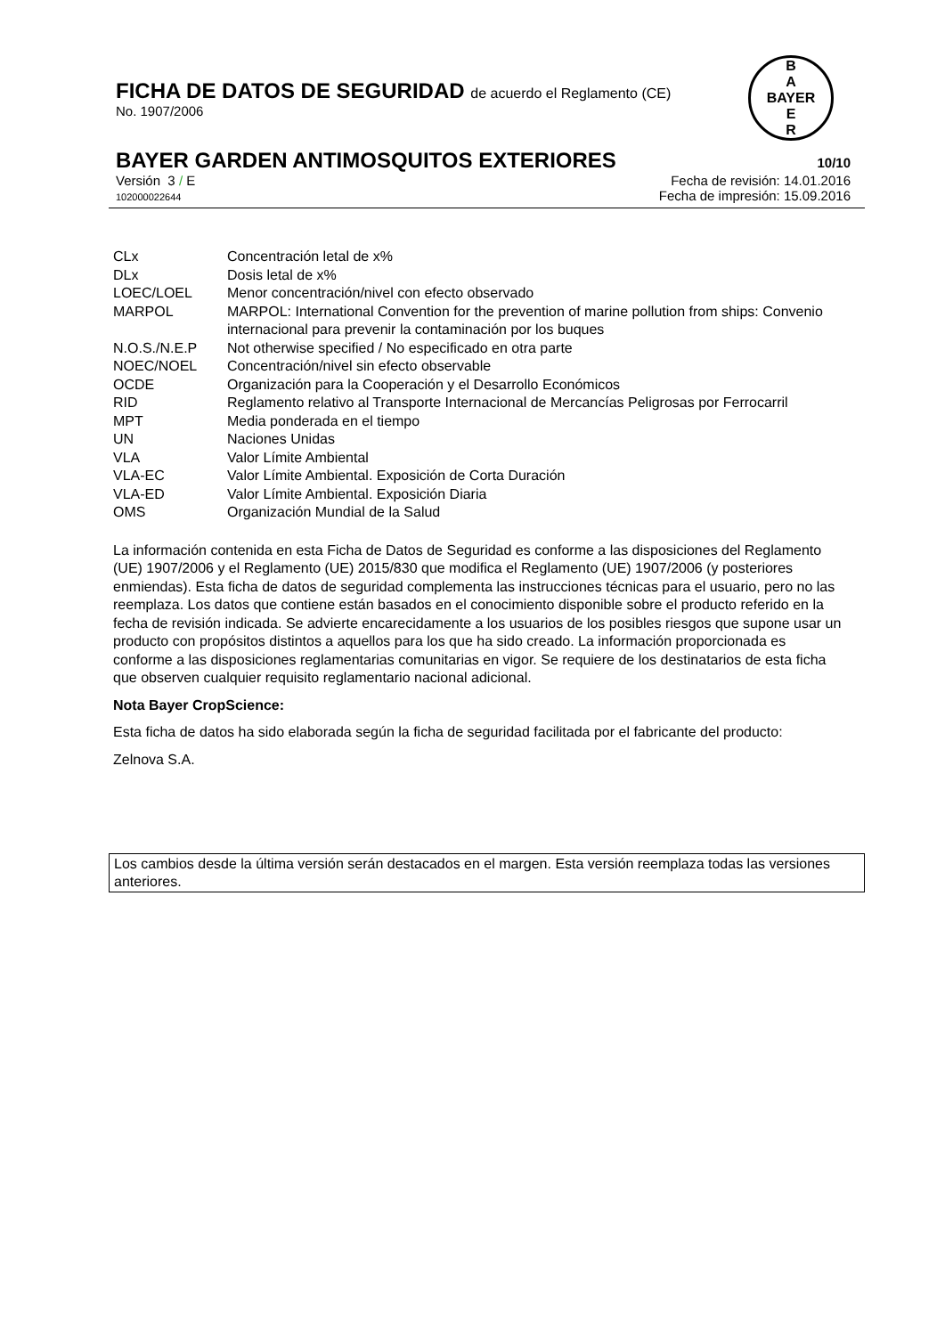FICHA DE DATOS DE SEGURIDAD de acuerdo el Reglamento (CE)
No. 1907/2006
B
A
BAYER
E
R
BAYER GARDEN ANTIMOSQUITOS EXTERIORES 10/10
Versión 3 / E Fecha de revisión: 14.01.2016
102000022644 Fecha de impresión: 15.09.2016
| CLx | Concentración letal de x% |
| DLx | Dosis letal de x% |
| LOEC/LOEL | Menor concentración/nivel con efecto observado |
| MARPOL | MARPOL: International Convention for the prevention of marine pollution from ships: Convenio internacional para prevenir la contaminación por los buques |
| N.O.S./N.E.P | Not otherwise specified / No especificado en otra parte |
| NOEC/NOEL | Concentración/nivel sin efecto observable |
| OCDE | Organización para la Cooperación y el Desarrollo Económicos |
| RID | Reglamento relativo al Transporte Internacional de Mercancías Peligrosas por Ferrocarril |
| MPT | Media ponderada en el tiempo |
| UN | Naciones Unidas |
| VLA | Valor Límite Ambiental |
| VLA-EC | Valor Límite Ambiental. Exposición de Corta Duración |
| VLA-ED | Valor Límite Ambiental. Exposición Diaria |
| OMS | Organización Mundial de la Salud |
La información contenida en esta Ficha de Datos de Seguridad es conforme a las disposiciones del Reglamento (UE) 1907/2006 y el Reglamento (UE) 2015/830 que modifica el Reglamento (UE) 1907/2006 (y posteriores enmiendas). Esta ficha de datos de seguridad complementa las instrucciones técnicas para el usuario, pero no las reemplaza. Los datos que contiene están basados en el conocimiento disponible sobre el producto referido en la fecha de revisión indicada. Se advierte encarecidamente a los usuarios de los posibles riesgos que supone usar un producto con propósitos distintos a aquellos para los que ha sido creado. La información proporcionada es conforme a las disposiciones reglamentarias comunitarias en vigor. Se requiere de los destinatarios de esta ficha que observen cualquier requisito reglamentario nacional adicional.
Nota Bayer CropScience:
Esta ficha de datos ha sido elaborada según la ficha de seguridad facilitada por el fabricante del producto:
Zelnova S.A.
Los cambios desde la última versión serán destacados en el margen. Esta versión reemplaza todas las versiones anteriores.